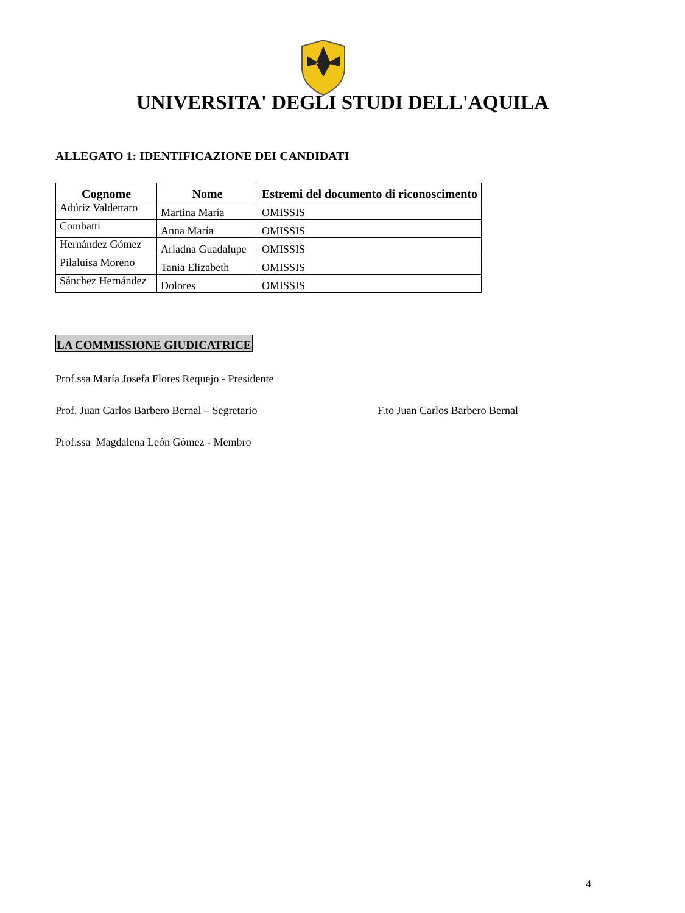UNIVERSITA' DEGLI STUDI DELL'AQUILA
ALLEGATO 1: IDENTIFICAZIONE DEI CANDIDATI
| Cognome | Nome | Estremi del documento di riconoscimento |
| --- | --- | --- |
| Adúriz Valdettaro | Martina María | OMISSIS |
| Combatti | Anna María | OMISSIS |
| Hernández Gómez | Ariadna Guadalupe | OMISSIS |
| Pilaluisa Moreno | Tania Elizabeth | OMISSIS |
| Sánchez Hernández | Dolores | OMISSIS |
LA COMMISSIONE GIUDICATRICE
Prof.ssa María Josefa Flores Requejo - Presidente
Prof. Juan Carlos Barbero Bernal – Segretario F.to Juan Carlos Barbero Bernal
Prof.ssa Magdalena León Gómez - Membro
4